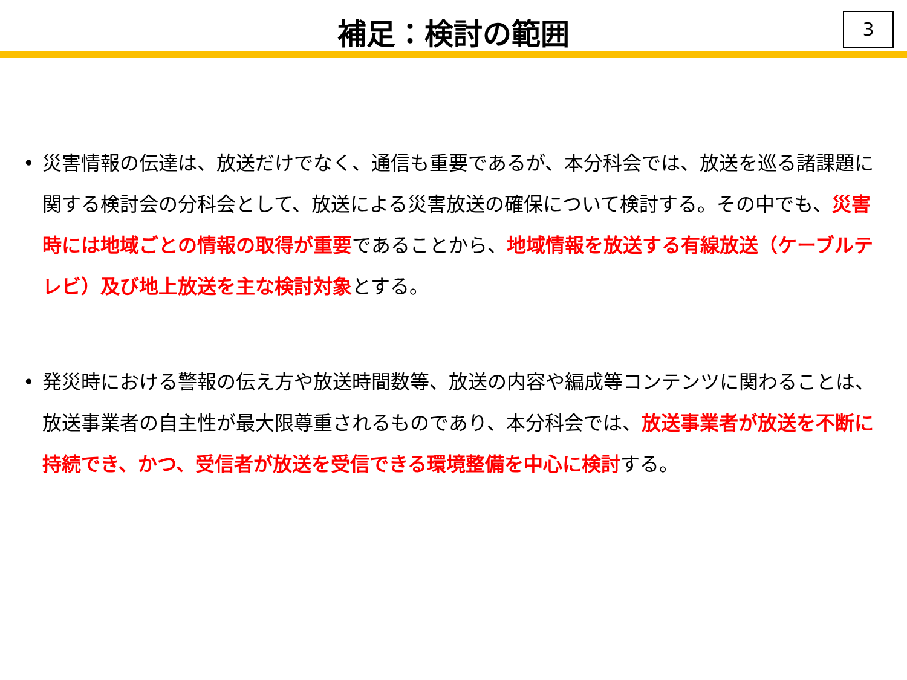補足：検討の範囲
3
• 災害情報の伝達は、放送だけでなく、通信も重要であるが、本分科会では、放送を巡る諸課題に関する検討会の分科会として、放送による災害放送の確保について検討する。その中でも、災害時には地域ごとの情報の取得が重要であることから、地域情報を放送する有線放送（ケーブルテレビ）及び地上放送を主な検討対象とする。
• 発災時における警報の伝え方や放送時間数等、放送の内容や編成等コンテンツに関わることは、放送事業者の自主性が最大限尊重されるものであり、本分科会では、放送事業者が放送を不断に持続でき、かつ、受信者が放送を受信できる環境整備を中心に検討する。